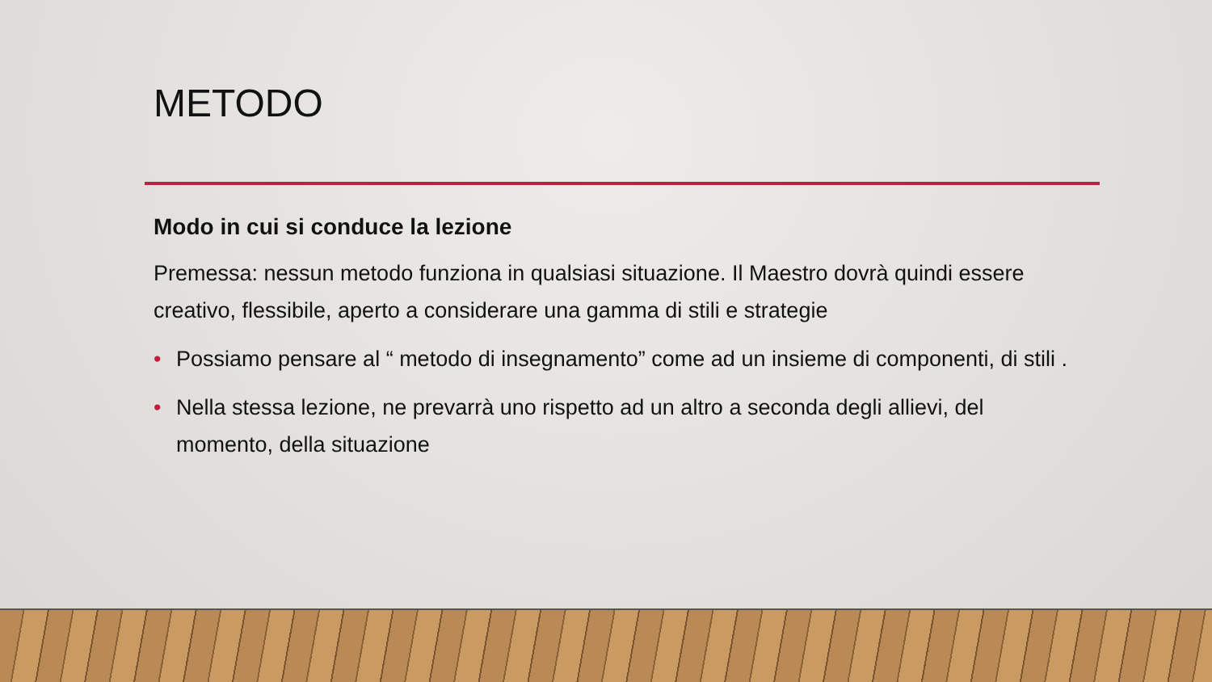METODO
Modo in cui si conduce la lezione
Premessa: nessun metodo funziona in qualsiasi situazione. Il Maestro dovrà quindi essere creativo, flessibile, aperto a considerare una gamma di stili e strategie
• Possiamo pensare al “ metodo di insegnamento” come ad un insieme di componenti, di stili .
• Nella stessa lezione, ne prevarrà uno rispetto ad un altro a seconda degli allievi, del momento, della situazione